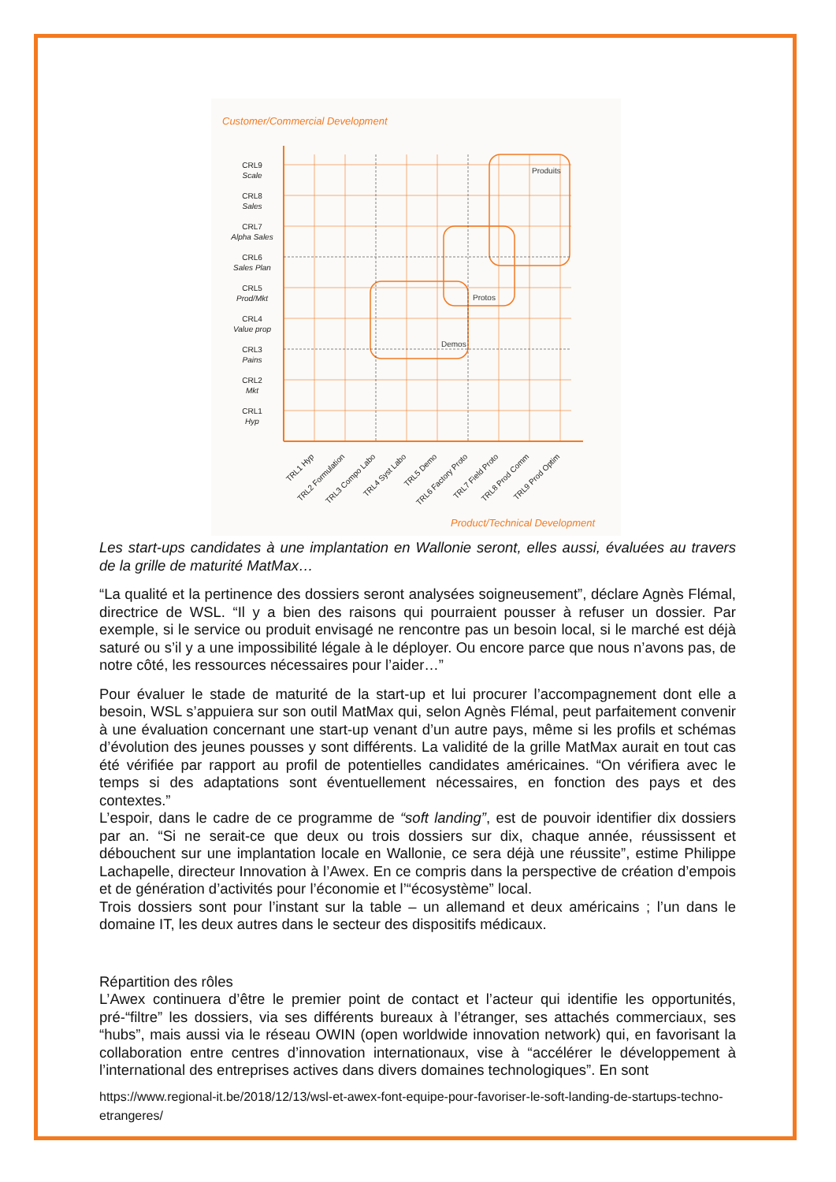Customer/Commercial Development
Produits
Protos
Demos
CRL9
Scale
CRL8
Sales
CRL7
Alpha Sales
CRL6
Sales Plan
CRL5
Prod/Mkt
CRL4
Value prop
CRL3
Pains
CRL2
Mkt
CRL1
Hyp
TRL1 Hyp
TRL2 Formulation
TRL3 Compo Labo
TRL4 Syst Labo
TRL5 Demo
TRL6 Factory Proto
TRL7 Field Proto
TRL8 Prod Comm
TRL9 Prod Optim
Product/Technical Development
Les start-ups candidates à une implantation en Wallonie seront, elles aussi, évaluées au travers de la grille de maturité MatMax…
“La qualité et la pertinence des dossiers seront analysées soigneusement”, déclare Agnès Flémal, directrice de WSL. “Il y a bien des raisons qui pourraient pousser à refuser un dossier. Par exemple, si le service ou produit envisagé ne rencontre pas un besoin local, si le marché est déjà saturé ou s’il y a une impossibilité légale à le déployer. Ou encore parce que nous n’avons pas, de notre côté, les ressources nécessaires pour l’aider…”
Pour évaluer le stade de maturité de la start-up et lui procurer l’accompagnement dont elle a besoin, WSL s’appuiera sur son outil MatMax qui, selon Agnès Flémal, peut parfaitement convenir à une évaluation concernant une start-up venant d’un autre pays, même si les profils et schémas d’évolution des jeunes pousses y sont différents. La validité de la grille MatMax aurait en tout cas été vérifiée par rapport au profil de potentielles candidates américaines. “On vérifiera avec le temps si des adaptations sont éventuellement nécessaires, en fonction des pays et des contextes.”
L’espoir, dans le cadre de ce programme de “soft landing”, est de pouvoir identifier dix dossiers par an. “Si ne serait-ce que deux ou trois dossiers sur dix, chaque année, réussissent et débouchent sur une implantation locale en Wallonie, ce sera déjà une réussite”, estime Philippe Lachapelle, directeur Innovation à l’Awex. En ce compris dans la perspective de création d’empois et de génération d’activités pour l’économie et l’“écosystème” local.
Trois dossiers sont pour l’instant sur la table – un allemand et deux américains ; l’un dans le domaine IT, les deux autres dans le secteur des dispositifs médicaux.
Répartition des rôles
L’Awex continuera d’être le premier point de contact et l’acteur qui identifie les opportunités, pré-“filtre” les dossiers, via ses différents bureaux à l’étranger, ses attachés commerciaux, ses “hubs”, mais aussi via le réseau OWIN (open worldwide innovation network) qui, en favorisant la collaboration entre centres d’innovation internationaux, vise à “accélérer le développement à l’international des entreprises actives dans divers domaines technologiques”. En sont
https://www.regional-it.be/2018/12/13/wsl-et-awex-font-equipe-pour-favoriser-le-soft-landing-de-startups-techno-etrangeres/